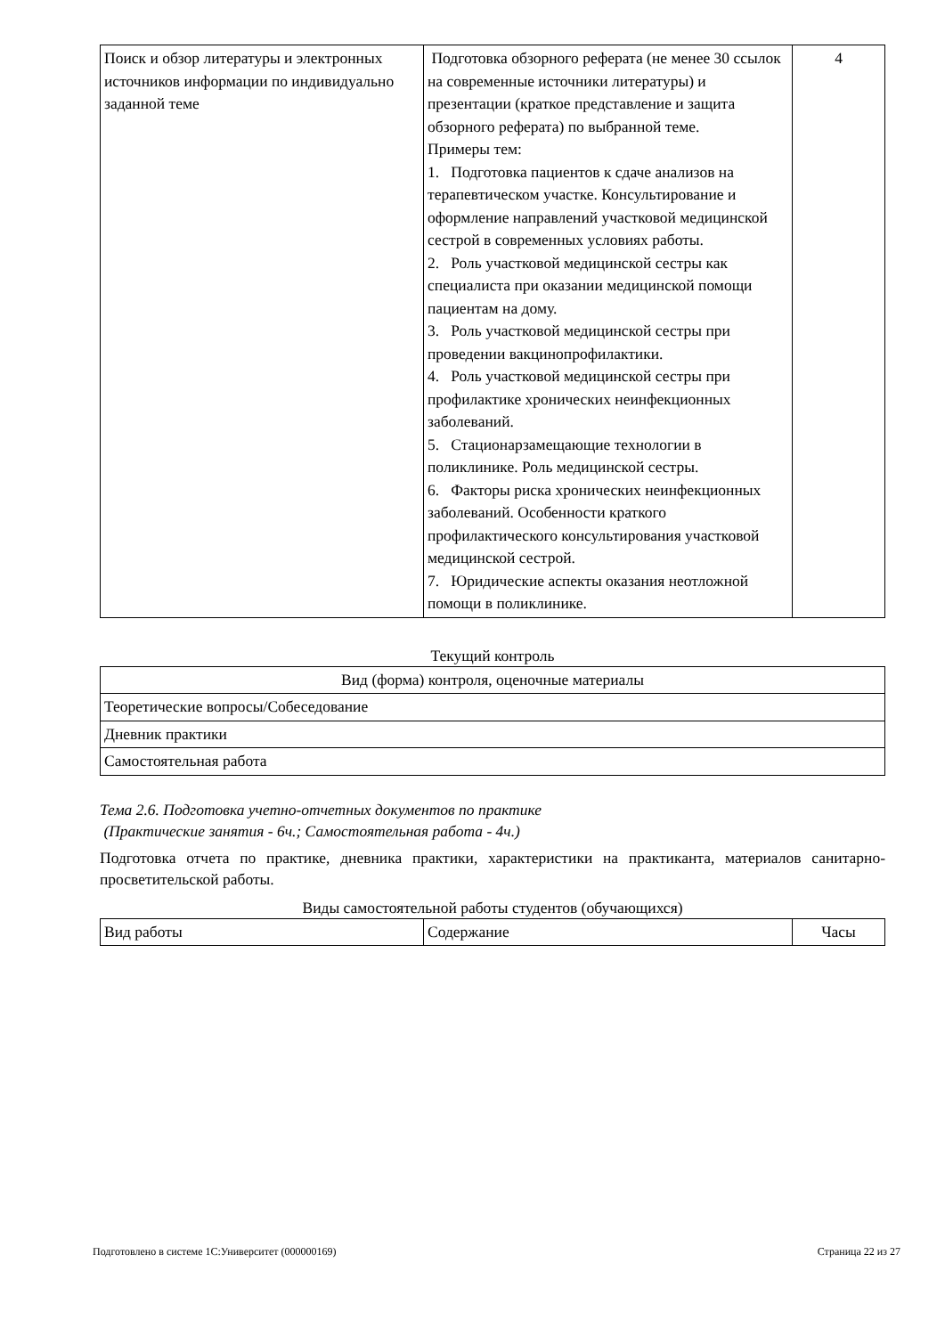| Поиск и обзор литературы и электронных источников информации по индивидуально заданной теме | Подготовка обзорного реферата (не менее 30 ссылок на современные источники литературы) и презентации (краткое представление и защита обзорного реферата) по выбранной теме. Примеры тем: 1. Подготовка пациентов к сдаче анализов на терапевтическом участке. Консультирование и оформление направлений участковой медицинской сестрой в современных условиях работы. 2. Роль участковой медицинской сестры как специалиста при оказании медицинской помощи пациентам на дому. 3. Роль участковой медицинской сестры при проведении вакцинопрофилактики. 4. Роль участковой медицинской сестры при профилактике хронических неинфекционных заболеваний. 5. Стационарзамещающие технологии в поликлинике. Роль медицинской сестры. 6. Факторы риска хронических неинфекционных заболеваний. Особенности краткого профилактического консультирования участковой медицинской сестрой. 7. Юридические аспекты оказания неотложной помощи в поликлинике. | 4 |
Текущий контроль
| Вид (форма) контроля, оценочные материалы |
| --- |
| Теоретические вопросы/Собеседование |
| Дневник практики |
| Самостоятельная работа |
Тема 2.6. Подготовка учетно-отчетных документов по практике
(Практические занятия - 6ч.; Самостоятельная работа - 4ч.)
Подготовка отчета по практике, дневника практики, характеристики на практиканта, материалов санитарно-просветительской работы.
Виды самостоятельной работы студентов (обучающихся)
| Вид работы | Содержание | Часы |
| --- | --- | --- |
Подготовлено в системе 1С:Университет (000000169) Страница 22 из 27